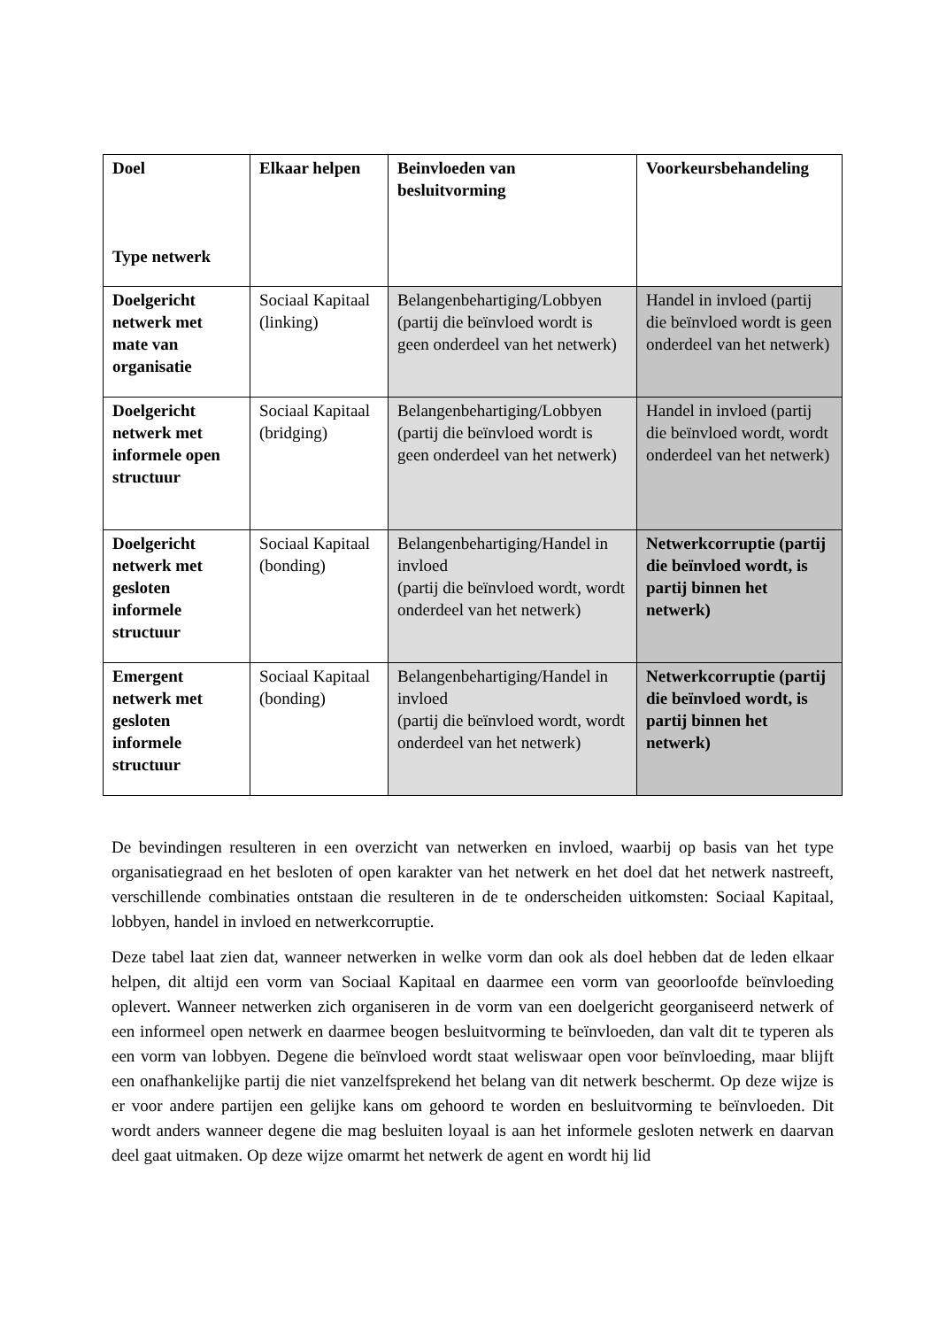| Doel Type netwerk | Elkaar helpen | Beinvloeden van besluitvorming | Voorkeursbehandeling |
| --- | --- | --- | --- |
| Doelgericht netwerk met mate van organisatie | Sociaal Kapitaal (linking) | Belangenbehartiging/Lobbyen (partij die beïnvloed wordt is geen onderdeel van het netwerk) | Handel in invloed (partij die beïnvloed wordt is geen onderdeel van het netwerk) |
| Doelgericht netwerk met informele open structuur | Sociaal Kapitaal (bridging) | Belangenbehartiging/Lobbyen (partij die beïnvloed wordt is geen onderdeel van het netwerk) | Handel in invloed (partij die beïnvloed wordt, wordt onderdeel van het netwerk) |
| Doelgericht netwerk met gesloten informele structuur | Sociaal Kapitaal (bonding) | Belangenbehartiging/Handel in invloed (partij die beïnvloed wordt, wordt onderdeel van het netwerk) | Netwerkcorruptie (partij die beïnvloed wordt, is partij binnen het netwerk) |
| Emergent netwerk met gesloten informele structuur | Sociaal Kapitaal (bonding) | Belangenbehartiging/Handel in invloed (partij die beïnvloed wordt, wordt onderdeel van het netwerk) | Netwerkcorruptie (partij die beïnvloed wordt, is partij binnen het netwerk) |
De bevindingen resulteren in een overzicht van netwerken en invloed, waarbij op basis van het type organisatiegraad en het besloten of open karakter van het netwerk en het doel dat het netwerk nastreeft, verschillende combinaties ontstaan die resulteren in de te onderscheiden uitkomsten: Sociaal Kapitaal, lobbyen, handel in invloed en netwerkcorruptie.
Deze tabel laat zien dat, wanneer netwerken in welke vorm dan ook als doel hebben dat de leden elkaar helpen, dit altijd een vorm van Sociaal Kapitaal en daarmee een vorm van geoorloofde beïnvloeding oplevert. Wanneer netwerken zich organiseren in de vorm van een doelgericht georganiseerd netwerk of een informeel open netwerk en daarmee beogen besluitvorming te beïnvloeden, dan valt dit te typeren als een vorm van lobbyen. Degene die beïnvloed wordt staat weliswaar open voor beïnvloeding, maar blijft een onafhankelijke partij die niet vanzelfsprekend het belang van dit netwerk beschermt. Op deze wijze is er voor andere partijen een gelijke kans om gehoord te worden en besluitvorming te beïnvloeden. Dit wordt anders wanneer degene die mag besluiten loyaal is aan het informele gesloten netwerk en daarvan deel gaat uitmaken. Op deze wijze omarmt het netwerk de agent en wordt hij lid